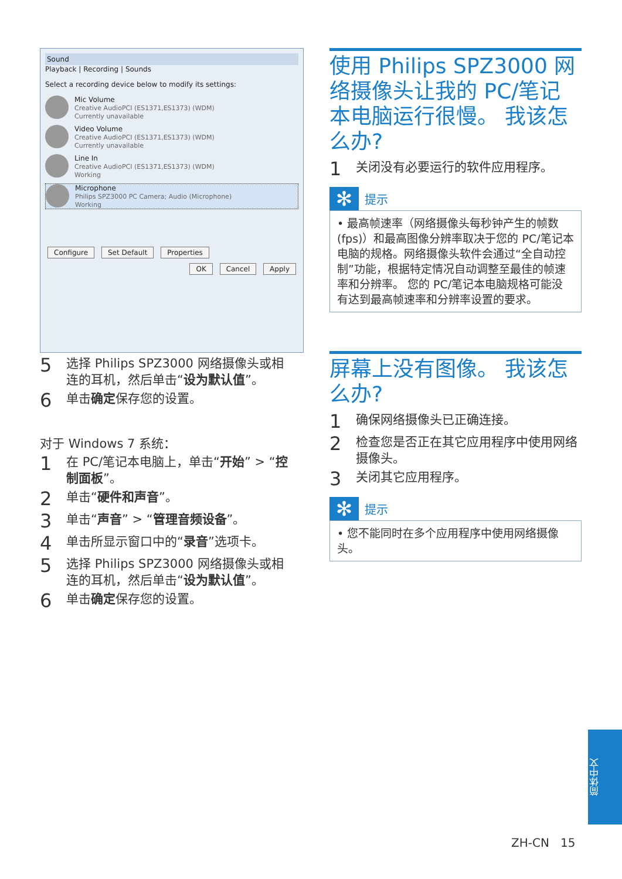Sound
Playback | Recording | Sounds
Select a recording device below to modify its settings:
Mic Volume
Creative AudioPCI (ES1371,ES1373) (WDM)
Currently unavailable
Video Volume
Creative AudioPCI (ES1371,ES1373) (WDM)
Currently unavailable
Line In
Creative AudioPCI (ES1371,ES1373) (WDM)
Working
Microphone
Philips SPZ3000 PC Camera; Audio (Microphone)
Working
Configure Set Default Properties
OK Cancel Apply
5 选择 Philips SPZ3000 网络摄像头或相连的耳机，然后单击“设为默认值”。
6 单击确定保存您的设置。
对于 Windows 7 系统：
1 在 PC/笔记本电脑上，单击“开始” > “控制面板”。
2 单击“硬件和声音”。
3 单击“声音” > “管理音频设备”。
4 单击所显示窗口中的“录音”选项卡。
5 选择 Philips SPZ3000 网络摄像头或相连的耳机，然后单击“设为默认值”。
6 单击确定保存您的设置。
使用 Philips SPZ3000 网络摄像头让我的 PC/笔记本电脑运行很慢。 我该怎么办?
1 关闭没有必要运行的软件应用程序。
✻ 提示
• 最高帧速率（网络摄像头每秒钟产生的帧数 (fps)）和最高图像分辨率取决于您的 PC/笔记本电脑的规格。网络摄像头软件会通过“全自动控制”功能，根据特定情况自动调整至最佳的帧速率和分辨率。 您的 PC/笔记本电脑规格可能没有达到最高帧速率和分辨率设置的要求。
屏幕上没有图像。 我该怎么办?
1 确保网络摄像头已正确连接。
2 检查您是否正在其它应用程序中使用网络摄像头。
3 关闭其它应用程序。
✻ 提示
• 您不能同时在多个应用程序中使用网络摄像头。
简体中文
ZH-CN 15